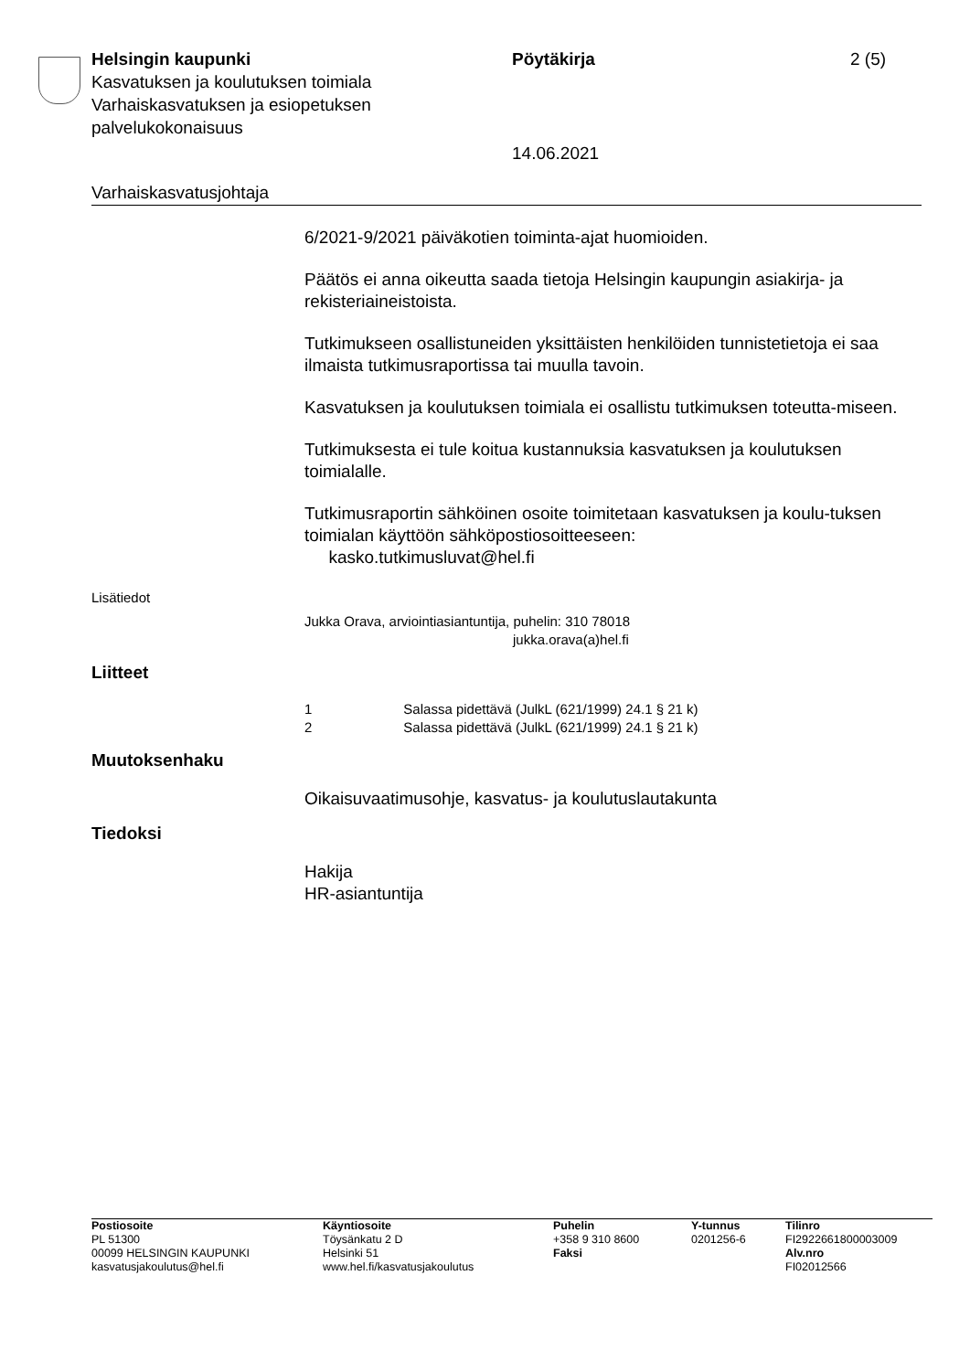Helsingin kaupunki
Kasvatuksen ja koulutuksen toimiala
Varhaiskasvatuksen ja esiopetuksen palvelukokonaisuus
Pöytäkirja
14.06.2021
2 (5)
Varhaiskasvatusjohtaja
6/2021-9/2021 päiväkotien toiminta-ajat huomioiden.
Päätös ei anna oikeutta saada tietoja Helsingin kaupungin asiakirja- ja rekisteriaineistoista.
Tutkimukseen osallistuneiden yksittäisten henkilöiden tunnistetietoja ei saa ilmaista tutkimusraportissa tai muulla tavoin.
Kasvatuksen ja koulutuksen toimiala ei osallistu tutkimuksen toteutta-miseen.
Tutkimuksesta ei tule koitua kustannuksia kasvatuksen ja koulutuksen toimialalle.
Tutkimusraportin sähköinen osoite toimitetaan kasvatuksen ja koulu-tuksen toimialan käyttöön sähköpostiosoitteeseen:
kasko.tutkimusluvat@hel.fi
Lisätiedot
Jukka Orava, arviointiasiantuntija, puhelin: 310 78018
jukka.orava(a)hel.fi
Liitteet
1 Salassa pidettävä (JulkL (621/1999) 24.1 § 21 k)
2 Salassa pidettävä (JulkL (621/1999) 24.1 § 21 k)
Muutoksenhaku
Oikaisuvaatimusohje, kasvatus- ja koulutuslautakunta
Tiedoksi
Hakija
HR-asiantuntija
Postiosoite
PL 51300
00099 HELSINGIN KAUPUNKI
kasvatusjakoulutus@hel.fi
Käyntiosoite
Töysänkatu 2 D
Helsinki 51
www.hel.fi/kasvatusjakoulutus
Puhelin
+358 9 310 8600
Faksi
Y-tunnus
0201256-6
Tilinro
FI2922661800003009
Alv.nro
FI02012566